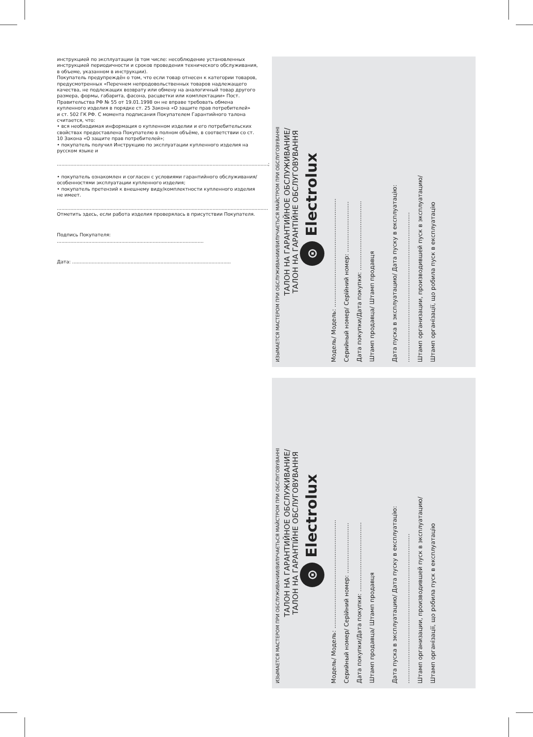инструкцией по эксплуатации (в том числе: несоблюдение установленных инструкцией периодичности и сроков проведения технического обслуживания, в объеме, указанном в инструкции).
Покупатель предупреждён о том, что если товар отнесен к категории товаров, предусмотренных «Перечнем непродовольственных товаров надлежащего качества, не подлежащих возврату или обмену на аналогичный товар другого размера, формы, габарита, фасона, расцветки или комплектации» Пост. Правительства РФ № 55 от 19.01.1998 он не вправе требовать обмена купленного изделия в порядке ст. 25 Закона «О защите прав потребителей»
и ст. 502 ГК РФ. С момента подписания Покупателем Гарантийного талона считается, что:
• вся необходимая информация о купленном изделии и его потребительских свойствах предоставлена Покупателю в полном объёме, в соответствии со ст. 10 Закона «О защите прав потребителей»;
• покупатель получил Инструкцию по эксплуатации купленного изделия на русском языке и
.............................................................................................................................................;
• покупатель ознакомлен и согласен с условиями гарантийного обслуживания/особенностями эксплуатации купленного изделия;
• покупатель претензий к внешнему виду/комплектности купленного изделия не имеет.
.............................................................................................................................................
Отметить здесь, если работа изделия проверялась в присутствии Покупателя.
Подпись Покупателя: ..................................................................................................
Дата: ..........................................................................................................
ИЗЫМАЕТСЯ МАСТЕРОМ ПРИ ОБСЛУЖИВАНИИ/ВИЛУЧАЄТЬСЯ МАЙСТРОМ ПРИ ОБСЛУГОВУВАННІ
ТАЛОН НА ГАРАНТИЙНОЕ ОБСЛУЖИВАНИЕ/
ТАЛОН НА ГАРАНТІЙНЕ ОБСЛУГОВУВАННЯ
⊙ Electrolux
Модель/ Модель: ..........................................................
Серийный номер/ Серійний номер: ...........................
Дата покупки/Дата покупки: .....................................
Штамп продавца/ Штамп продавця
Дата пуска в эксплуатацию/ Дата пуску в експлуатацію:
................................................................................
Штамп организации, производившей пуск в эксплуатацию/
Штамп організації, що робила пуск в експлуатацію
ИЗЫМАЕТСЯ МАСТЕРОМ ПРИ ОБСЛУЖИВАНИИ/ВИЛУЧАЄТЬСЯ МАЙСТРОМ ПРИ ОБСЛУГОВУВАННІ
ТАЛОН НА ГАРАНТИЙНОЕ ОБСЛУЖИВАНИЕ/
ТАЛОН НА ГАРАНТІЙНЕ ОБСЛУГОВУВАННЯ
⊙ Electrolux
Модель/ Модель: ..........................................................
Серийный номер/ Серійний номер: ...........................
Дата покупки/Дата покупки: .....................................
Штамп продавца/ Штамп продавця
Дата пуска в эксплуатацию/ Дата пуску в експлуатацію:
................................................................................
Штамп организации, производившей пуск в эксплуатацию/
Штамп організації, що робила пуск в експлуатацію